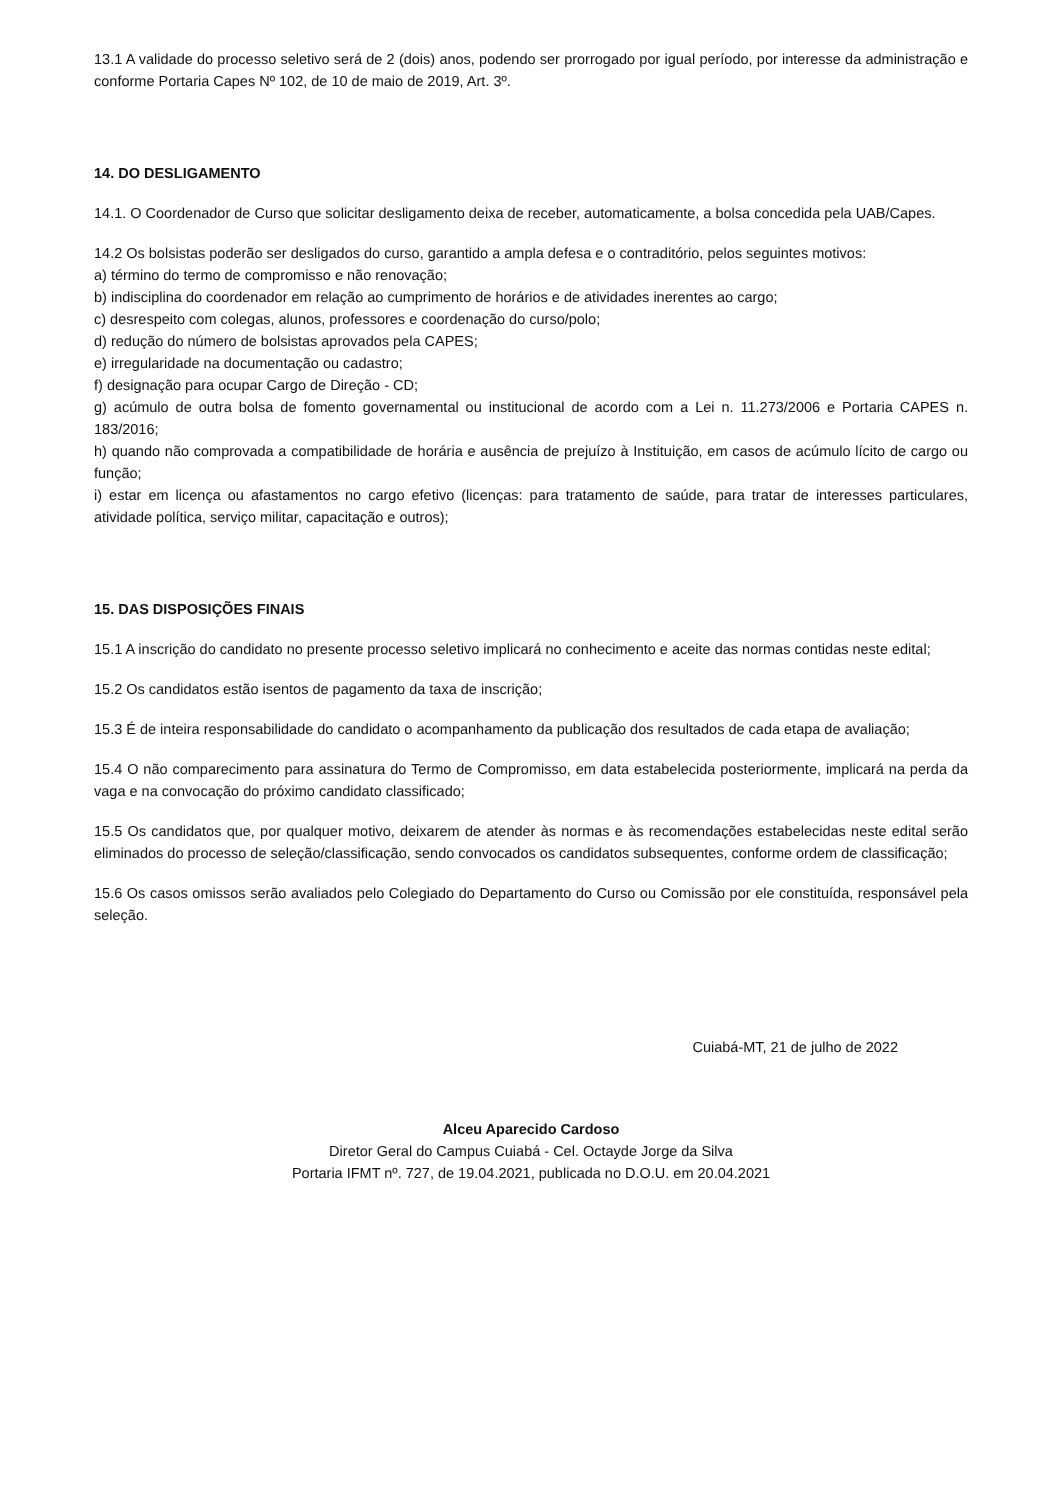13.1 A validade do processo seletivo será de 2 (dois) anos, podendo ser prorrogado por igual período, por interesse da administração e conforme Portaria Capes Nº 102, de 10 de maio de 2019, Art. 3º.
14. DO DESLIGAMENTO
14.1. O Coordenador de Curso que solicitar desligamento deixa de receber, automaticamente, a bolsa concedida pela UAB/Capes.
14.2 Os bolsistas poderão ser desligados do curso, garantido a ampla defesa e o contraditório, pelos seguintes motivos:
a) término do termo de compromisso e não renovação;
b) indisciplina do coordenador em relação ao cumprimento de horários e de atividades inerentes ao cargo;
c) desrespeito com colegas, alunos, professores e coordenação do curso/polo;
d) redução do número de bolsistas aprovados pela CAPES;
e) irregularidade na documentação ou cadastro;
f) designação para ocupar Cargo de Direção - CD;
g) acúmulo de outra bolsa de fomento governamental ou institucional de acordo com a Lei n. 11.273/2006 e Portaria CAPES n. 183/2016;
h) quando não comprovada a compatibilidade de horária e ausência de prejuízo à Instituição, em casos de acúmulo lícito de cargo ou função;
i) estar em licença ou afastamentos no cargo efetivo (licenças: para tratamento de saúde, para tratar de interesses particulares, atividade política, serviço militar, capacitação e outros);
15. DAS DISPOSIÇÕES FINAIS
15.1 A inscrição do candidato no presente processo seletivo implicará no conhecimento e aceite das normas contidas neste edital;
15.2 Os candidatos estão isentos de pagamento da taxa de inscrição;
15.3 É de inteira responsabilidade do candidato o acompanhamento da publicação dos resultados de cada etapa de avaliação;
15.4 O não comparecimento para assinatura do Termo de Compromisso, em data estabelecida posteriormente, implicará na perda da vaga e na convocação do próximo candidato classificado;
15.5 Os candidatos que, por qualquer motivo, deixarem de atender às normas e às recomendações estabelecidas neste edital serão eliminados do processo de seleção/classificação, sendo convocados os candidatos subsequentes, conforme ordem de classificação;
15.6 Os casos omissos serão avaliados pelo Colegiado do Departamento do Curso ou Comissão por ele constituída, responsável pela seleção.
Cuiabá-MT, 21 de julho de 2022
Alceu Aparecido Cardoso
Diretor Geral do Campus Cuiabá - Cel. Octayde Jorge da Silva
Portaria IFMT nº. 727, de 19.04.2021, publicada no D.O.U. em 20.04.2021